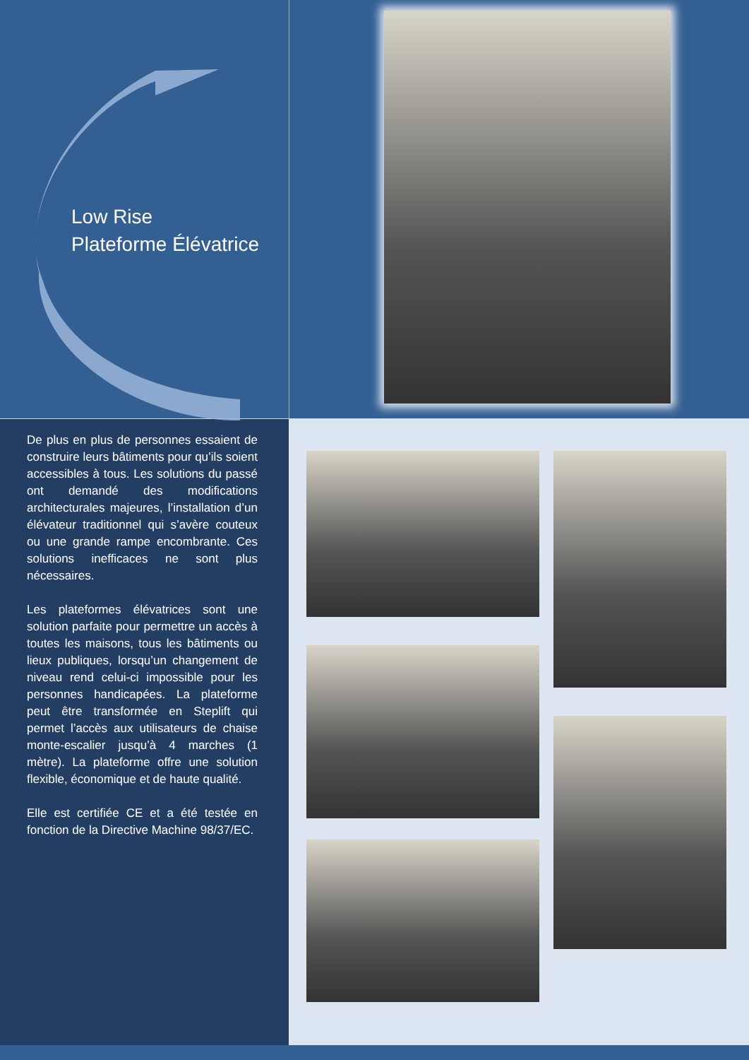Low Rise
Plateforme Élévatrice
De plus en plus de personnes essaient de construire leurs bâtiments pour qu’ils soient accessibles à tous. Les solutions du passé ont demandé des modifications architecturales majeures, l’installation d’un élévateur traditionnel qui s’avère couteux ou une grande rampe encombrante. Ces solutions inefficaces ne sont plus nécessaires.
Les plateformes élévatrices sont une solution parfaite pour permettre un accès à toutes les maisons, tous les bâtiments ou lieux publiques, lorsqu’un changement de niveau rend celui-ci impossible pour les personnes handicapées. La plateforme peut être transformée en Steplift qui permet l’accès aux utilisateurs de chaise monte-escalier jusqu’à 4 marches (1 mètre). La plateforme offre une solution flexible, économique et de haute qualité.
Elle est certifiée CE et a été testée en fonction de la Directive Machine 98/37/EC.